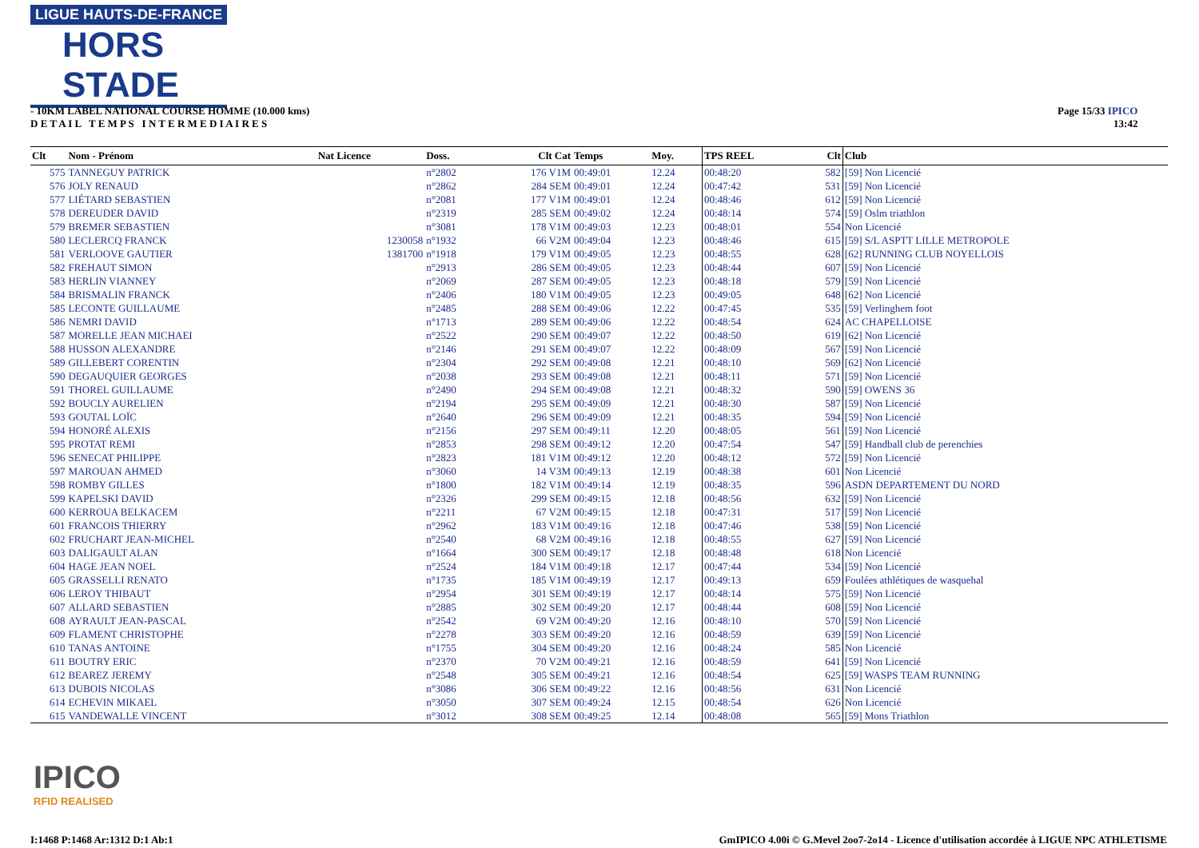LIGUE HAUTS-DE-FRANCE
HORS STADE
- 10KM LABEL NATIONAL COURSE HOMME (10.000 kms)
D E T A I L T E M P S I N T E R M E D I A I R E S
Page 15/33 IPICO
13:42
| Clt | Nom - Prénom | Nat Licence | Doss. | Clt Cat | Temps | Moy. | TPS REEL | Clt | Club |
| --- | --- | --- | --- | --- | --- | --- | --- | --- | --- |
| 575 | TANNEGUY PATRICK | | n°2802 | 176 V1M | 00:49:01 | 12.24 | 00:48:20 | 582 | [59] Non Licencié |
| 576 | JOLY RENAUD | | n°2862 | 284 SEM | 00:49:01 | 12.24 | 00:47:42 | 531 | [59] Non Licencié |
| 577 | LIÉTARD SEBASTIEN | | n°2081 | 177 V1M | 00:49:01 | 12.24 | 00:48:46 | 612 | [59] Non Licencié |
| 578 | DEREUDER DAVID | | n°2319 | 285 SEM | 00:49:02 | 12.24 | 00:48:14 | 574 | [59] Oslm triathlon |
| 579 | BREMER SEBASTIEN | | n°3081 | 178 V1M | 00:49:03 | 12.23 | 00:48:01 | 554 | Non Licencié |
| 580 | LECLERCQ FRANCK | 1230058 | n°1932 | 66 V2M | 00:49:04 | 12.23 | 00:48:46 | 615 | [59] S/L ASPTT LILLE METROPOLE |
| 581 | VERLOOVE GAUTIER | 1381700 | n°1918 | 179 V1M | 00:49:05 | 12.23 | 00:48:55 | 628 | [62] RUNNING CLUB NOYELLOIS |
| 582 | FREHAUT SIMON | | n°2913 | 286 SEM | 00:49:05 | 12.23 | 00:48:44 | 607 | [59] Non Licencié |
| 583 | HERLIN VIANNEY | | n°2069 | 287 SEM | 00:49:05 | 12.23 | 00:48:18 | 579 | [59] Non Licencié |
| 584 | BRISMALIN FRANCK | | n°2406 | 180 V1M | 00:49:05 | 12.23 | 00:49:05 | 648 | [62] Non Licencié |
| 585 | LECONTE GUILLAUME | | n°2485 | 288 SEM | 00:49:06 | 12.22 | 00:47:45 | 535 | [59] Verlinghem foot |
| 586 | NEMRI DAVID | | n°1713 | 289 SEM | 00:49:06 | 12.22 | 00:48:54 | 624 | AC CHAPELLOISE |
| 587 | MORELLE JEAN MICHAEI | | n°2522 | 290 SEM | 00:49:07 | 12.22 | 00:48:50 | 619 | [62] Non Licencié |
| 588 | HUSSON ALEXANDRE | | n°2146 | 291 SEM | 00:49:07 | 12.22 | 00:48:09 | 567 | [59] Non Licencié |
| 589 | GILLEBERT CORENTIN | | n°2304 | 292 SEM | 00:49:08 | 12.21 | 00:48:10 | 569 | [62] Non Licencié |
| 590 | DEGAUQUIER GEORGES | | n°2038 | 293 SEM | 00:49:08 | 12.21 | 00:48:11 | 571 | [59] Non Licencié |
| 591 | THOREL GUILLAUME | | n°2490 | 294 SEM | 00:49:08 | 12.21 | 00:48:32 | 590 | [59] OWENS 36 |
| 592 | BOUCLY AURELIEN | | n°2194 | 295 SEM | 00:49:09 | 12.21 | 00:48:30 | 587 | [59] Non Licencié |
| 593 | GOUTAL LOÏC | | n°2640 | 296 SEM | 00:49:09 | 12.21 | 00:48:35 | 594 | [59] Non Licencié |
| 594 | HONORÉ ALEXIS | | n°2156 | 297 SEM | 00:49:11 | 12.20 | 00:48:05 | 561 | [59] Non Licencié |
| 595 | PROTAT REMI | | n°2853 | 298 SEM | 00:49:12 | 12.20 | 00:47:54 | 547 | [59] Handball club de perenchies |
| 596 | SENECAT PHILIPPE | | n°2823 | 181 V1M | 00:49:12 | 12.20 | 00:48:12 | 572 | [59] Non Licencié |
| 597 | MAROUAN AHMED | | n°3060 | 14 V3M | 00:49:13 | 12.19 | 00:48:38 | 601 | Non Licencié |
| 598 | ROMBY GILLES | | n°1800 | 182 V1M | 00:49:14 | 12.19 | 00:48:35 | 596 | ASDN DEPARTEMENT DU NORD |
| 599 | KAPELSKI DAVID | | n°2326 | 299 SEM | 00:49:15 | 12.18 | 00:48:56 | 632 | [59] Non Licencié |
| 600 | KERROUA BELKACEM | | n°2211 | 67 V2M | 00:49:15 | 12.18 | 00:47:31 | 517 | [59] Non Licencié |
| 601 | FRANCOIS THIERRY | | n°2962 | 183 V1M | 00:49:16 | 12.18 | 00:47:46 | 538 | [59] Non Licencié |
| 602 | FRUCHART JEAN-MICHEL | | n°2540 | 68 V2M | 00:49:16 | 12.18 | 00:48:55 | 627 | [59] Non Licencié |
| 603 | DALIGAULT ALAN | | n°1664 | 300 SEM | 00:49:17 | 12.18 | 00:48:48 | 618 | Non Licencié |
| 604 | HAGE JEAN NOEL | | n°2524 | 184 V1M | 00:49:18 | 12.17 | 00:47:44 | 534 | [59] Non Licencié |
| 605 | GRASSELLI RENATO | | n°1735 | 185 V1M | 00:49:19 | 12.17 | 00:49:13 | 659 | Foulées athlétiques de wasquehal |
| 606 | LEROY THIBAUT | | n°2954 | 301 SEM | 00:49:19 | 12.17 | 00:48:14 | 575 | [59] Non Licencié |
| 607 | ALLARD SEBASTIEN | | n°2885 | 302 SEM | 00:49:20 | 12.17 | 00:48:44 | 608 | [59] Non Licencié |
| 608 | AYRAULT JEAN-PASCAL | | n°2542 | 69 V2M | 00:49:20 | 12.16 | 00:48:10 | 570 | [59] Non Licencié |
| 609 | FLAMENT CHRISTOPHE | | n°2278 | 303 SEM | 00:49:20 | 12.16 | 00:48:59 | 639 | [59] Non Licencié |
| 610 | TANAS ANTOINE | | n°1755 | 304 SEM | 00:49:20 | 12.16 | 00:48:24 | 585 | Non Licencié |
| 611 | BOUTRY ERIC | | n°2370 | 70 V2M | 00:49:21 | 12.16 | 00:48:59 | 641 | [59] Non Licencié |
| 612 | BEAREZ JEREMY | | n°2548 | 305 SEM | 00:49:21 | 12.16 | 00:48:54 | 625 | [59] WASPS TEAM RUNNING |
| 613 | DUBOIS NICOLAS | | n°3086 | 306 SEM | 00:49:22 | 12.16 | 00:48:56 | 631 | Non Licencié |
| 614 | ECHEVIN MIKAEL | | n°3050 | 307 SEM | 00:49:24 | 12.15 | 00:48:54 | 626 | Non Licencié |
| 615 | VANDEWALLE VINCENT | | n°3012 | 308 SEM | 00:49:25 | 12.14 | 00:48:08 | 565 | [59] Mons Triathlon |
IPICO
RFID REALISED
I:1468 P:1468 Ar:1312 D:1 Ab:1
GmIPICO 4.00i © G.Mevel 2oo7-2o14 - Licence d'utilisation accordée à LIGUE NPC ATHLETISME